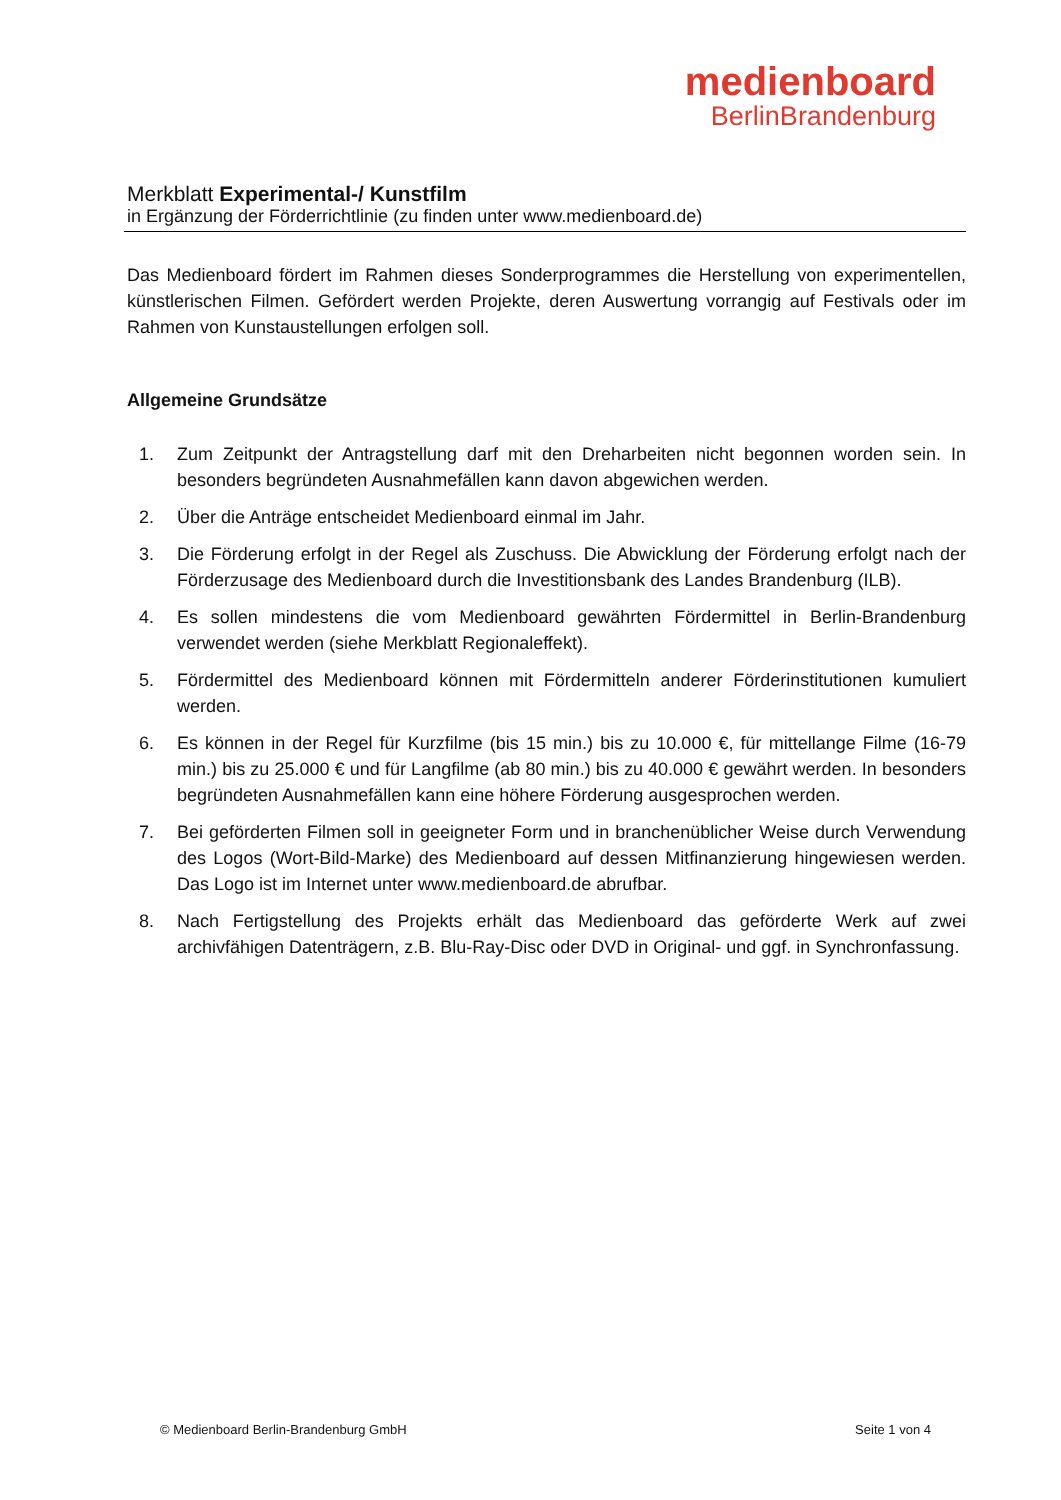medienboard
BerlinBrandenburg
Merkblatt Experimental-/ Kunstfilm
in Ergänzung der Förderrichtlinie (zu finden unter www.medienboard.de)
Das Medienboard fördert im Rahmen dieses Sonderprogrammes die Herstellung von experimentellen, künstlerischen Filmen. Gefördert werden Projekte, deren Auswertung vorrangig auf Festivals oder im Rahmen von Kunstaustellungen erfolgen soll.
Allgemeine Grundsätze
1. Zum Zeitpunkt der Antragstellung darf mit den Dreharbeiten nicht begonnen worden sein. In besonders begründeten Ausnahmefällen kann davon abgewichen werden.
2. Über die Anträge entscheidet Medienboard einmal im Jahr.
3. Die Förderung erfolgt in der Regel als Zuschuss. Die Abwicklung der Förderung erfolgt nach der Förderzusage des Medienboard durch die Investitionsbank des Landes Brandenburg (ILB).
4. Es sollen mindestens die vom Medienboard gewährten Fördermittel in Berlin-Brandenburg verwendet werden (siehe Merkblatt Regionaleffekt).
5. Fördermittel des Medienboard können mit Fördermitteln anderer Förderinstitutionen kumuliert werden.
6. Es können in der Regel für Kurzfilme (bis 15 min.) bis zu 10.000 €, für mittellange Filme (16-79 min.) bis zu 25.000 € und für Langfilme (ab 80 min.) bis zu 40.000 € gewährt werden. In besonders begründeten Ausnahmefällen kann eine höhere Förderung ausgesprochen werden.
7. Bei geförderten Filmen soll in geeigneter Form und in branchenüblicher Weise durch Verwendung des Logos (Wort-Bild-Marke) des Medienboard auf dessen Mitfinanzierung hingewiesen werden. Das Logo ist im Internet unter www.medienboard.de abrufbar.
8. Nach Fertigstellung des Projekts erhält das Medienboard das geförderte Werk auf zwei archivfähigen Datenträgern, z.B. Blu-Ray-Disc oder DVD in Original- und ggf. in Synchronfassung.
© Medienboard Berlin-Brandenburg GmbH Seite 1 von 4